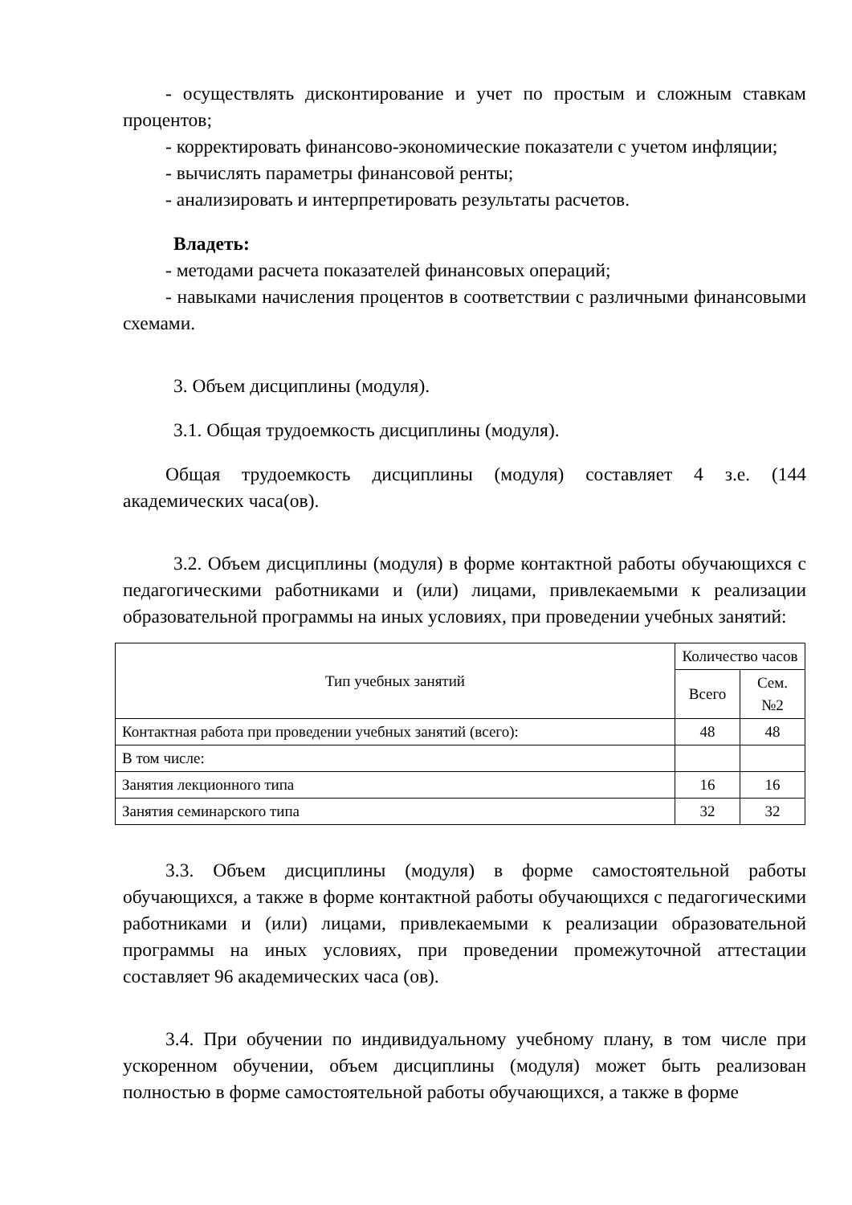- осуществлять дисконтирование и учет по простым и сложным ставкам процентов;
- корректировать финансово-экономические показатели с учетом инфляции;
- вычислять параметры финансовой ренты;
- анализировать и интерпретировать результаты расчетов.
Владеть:
- методами расчета показателей финансовых операций;
- навыками начисления процентов в соответствии с различными финансовыми схемами.
3. Объем дисциплины (модуля).
3.1. Общая трудоемкость дисциплины (модуля).
Общая трудоемкость дисциплины (модуля) составляет 4 з.е. (144 академических часа(ов).
3.2. Объем дисциплины (модуля) в форме контактной работы обучающихся с педагогическими работниками и (или) лицами, привлекаемыми к реализации образовательной программы на иных условиях, при проведении учебных занятий:
| Тип учебных занятий | Количество часов | |
| --- | --- | --- |
| | Всего | Сем. №2 |
| Контактная работа при проведении учебных занятий (всего): | 48 | 48 |
| В том числе: | | |
| Занятия лекционного типа | 16 | 16 |
| Занятия семинарского типа | 32 | 32 |
3.3. Объем дисциплины (модуля) в форме самостоятельной работы обучающихся, а также в форме контактной работы обучающихся с педагогическими работниками и (или) лицами, привлекаемыми к реализации образовательной программы на иных условиях, при проведении промежуточной аттестации составляет 96 академических часа (ов).
3.4. При обучении по индивидуальному учебному плану, в том числе при ускоренном обучении, объем дисциплины (модуля) может быть реализован полностью в форме самостоятельной работы обучающихся, а также в форме